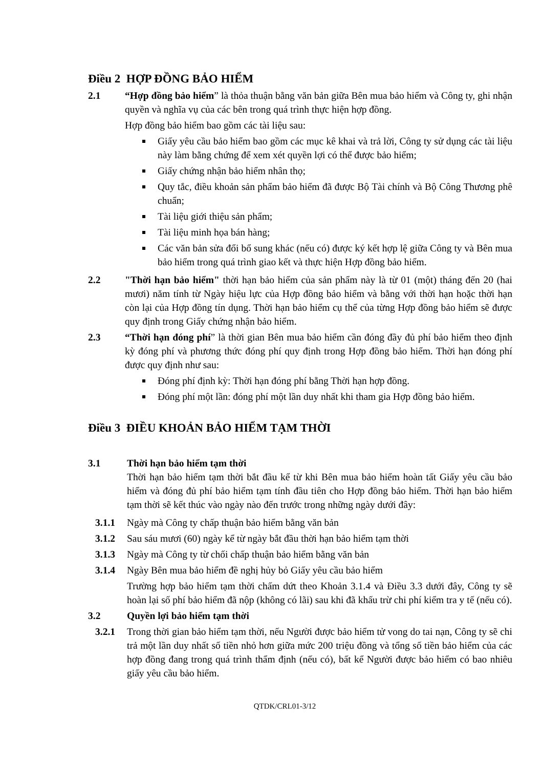Điều 2 HỢP ĐỒNG BẢO HIỂM
2.1 “Hợp đồng bảo hiểm” là thỏa thuận bằng văn bản giữa Bên mua bảo hiểm và Công ty, ghi nhận quyền và nghĩa vụ của các bên trong quá trình thực hiện hợp đồng.
Hợp đồng bảo hiểm bao gồm các tài liệu sau:
Giấy yêu cầu bảo hiểm bao gồm các mục kê khai và trả lời, Công ty sử dụng các tài liệu này làm bằng chứng để xem xét quyền lợi có thể được bảo hiểm;
Giấy chứng nhận bảo hiểm nhân thọ;
Quy tắc, điều khoản sản phẩm bảo hiểm đã được Bộ Tài chính và Bộ Công Thương phê chuẩn;
Tài liệu giới thiệu sản phẩm;
Tài liệu minh họa bán hàng;
Các văn bản sửa đổi bổ sung khác (nếu có) được ký kết hợp lệ giữa Công ty và Bên mua bảo hiểm trong quá trình giao kết và thực hiện Hợp đồng bảo hiểm.
2.2 "Thời hạn bảo hiểm" thời hạn bảo hiểm của sản phẩm này là từ 01 (một) tháng đến 20 (hai mươi) năm tính từ Ngày hiệu lực của Hợp đồng bảo hiểm và bằng với thời hạn hoặc thời hạn còn lại của Hợp đồng tín dụng. Thời hạn bảo hiểm cụ thể của từng Hợp đồng bảo hiểm sẽ được quy định trong Giấy chứng nhận bảo hiểm.
2.3 “Thời hạn đóng phí” là thời gian Bên mua bảo hiểm cần đóng đầy đủ phí bảo hiểm theo định kỳ đóng phí và phương thức đóng phí quy định trong Hợp đồng bảo hiểm. Thời hạn đóng phí được quy định như sau:
Đóng phí định kỳ: Thời hạn đóng phí bằng Thời hạn hợp đồng.
Đóng phí một lần: đóng phí một lần duy nhất khi tham gia Hợp đồng bảo hiểm.
Điều 3 ĐIỀU KHOẢN BẢO HIỂM TẠM THỜI
3.1 Thời hạn bảo hiểm tạm thời
Thời hạn bảo hiểm tạm thời bắt đầu kể từ khi Bên mua bảo hiểm hoàn tất Giấy yêu cầu bảo hiểm và đóng đủ phí bảo hiểm tạm tính đầu tiên cho Hợp đồng bảo hiểm. Thời hạn bảo hiểm tạm thời sẽ kết thúc vào ngày nào đến trước trong những ngày dưới đây:
3.1.1 Ngày mà Công ty chấp thuận bảo hiểm bằng văn bản
3.1.2 Sau sáu mươi (60) ngày kể từ ngày bắt đầu thời hạn bảo hiểm tạm thời
3.1.3 Ngày mà Công ty từ chối chấp thuận bảo hiểm bằng văn bản
3.1.4 Ngày Bên mua bảo hiểm đề nghị hủy bỏ Giấy yêu cầu bảo hiểm
Trường hợp bảo hiểm tạm thời chấm dứt theo Khoản 3.1.4 và Điều 3.3 dưới đây, Công ty sẽ hoàn lại số phí bảo hiểm đã nộp (không có lãi) sau khi đã khấu trừ chi phí kiểm tra y tế (nếu có).
3.2 Quyền lợi bảo hiểm tạm thời
3.2.1 Trong thời gian bảo hiểm tạm thời, nếu Người được bảo hiểm tử vong do tai nạn, Công ty sẽ chi trả một lần duy nhất số tiền nhỏ hơn giữa mức 200 triệu đồng và tổng số tiền bảo hiểm của các hợp đồng đang trong quá trình thẩm định (nếu có), bất kể Người được bảo hiểm có bao nhiêu giấy yêu cầu bảo hiểm.
QTDK/CRL01-3/12